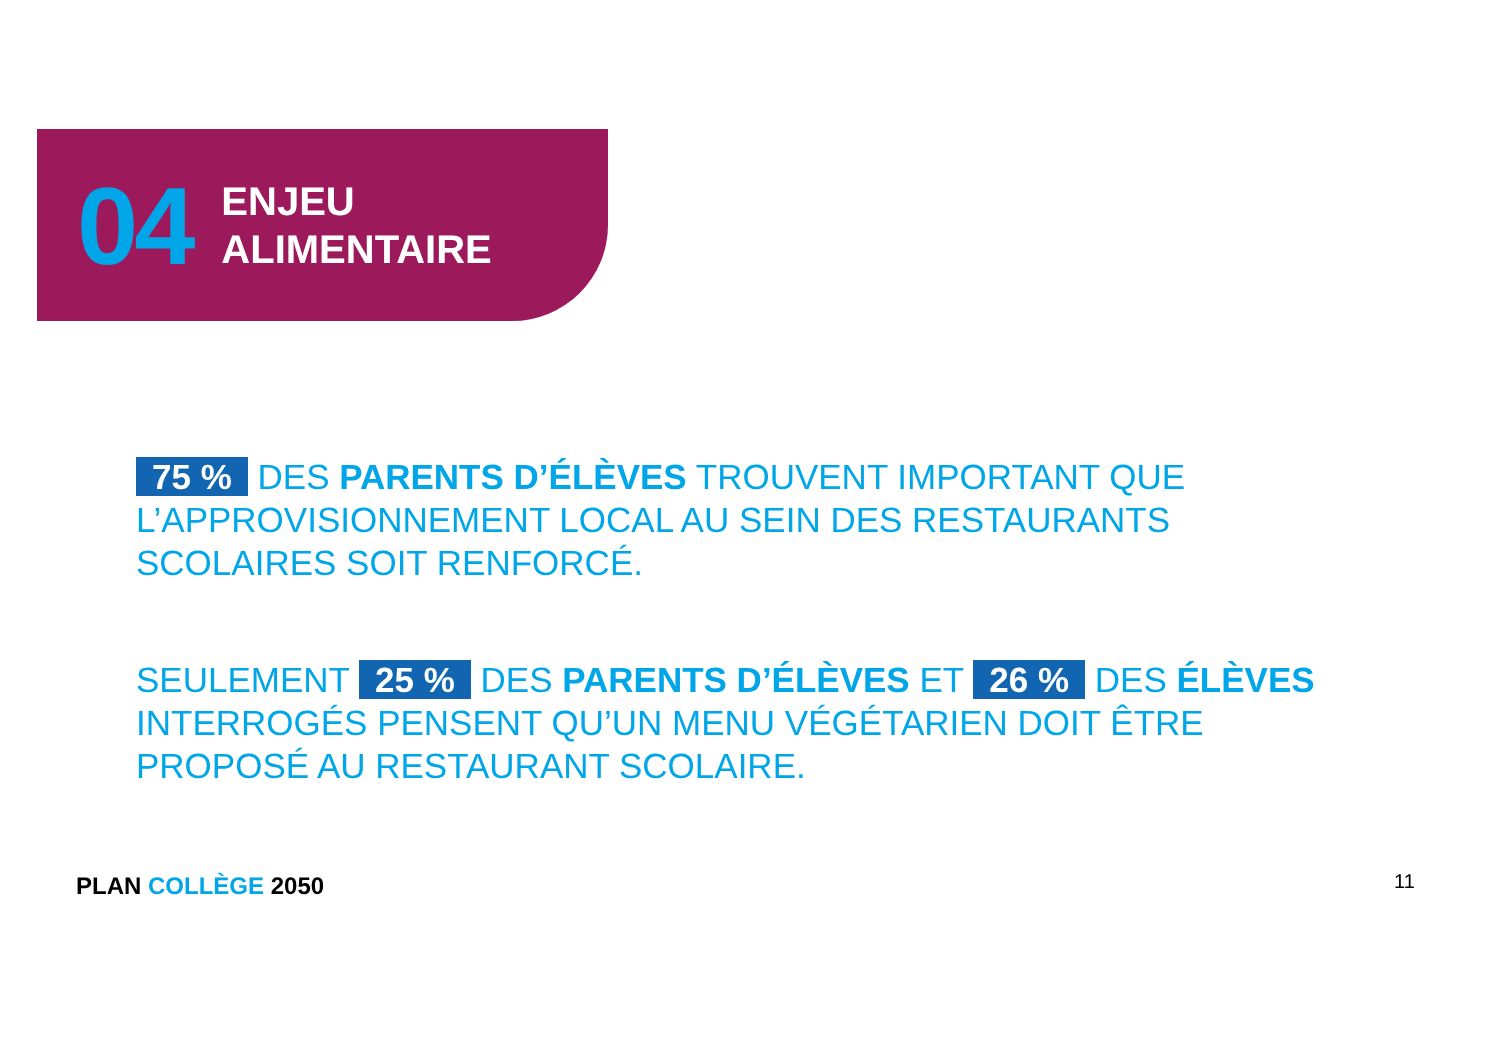04
ENJEU
ALIMENTAIRE
75 % DES PARENTS D’ÉLÈVES TROUVENT IMPORTANT QUE L’APPROVISIONNEMENT LOCAL AU SEIN DES RESTAURANTS SCOLAIRES SOIT RENFORCÉ.
SEULEMENT 25 % DES PARENTS D’ÉLÈVES ET 26 % DES ÉLÈVES INTERROGÉS PENSENT QU’UN MENU VÉGÉTARIEN DOIT ÊTRE PROPOSÉ AU RESTAURANT SCOLAIRE.
PLAN COLLÈGE 2050 11